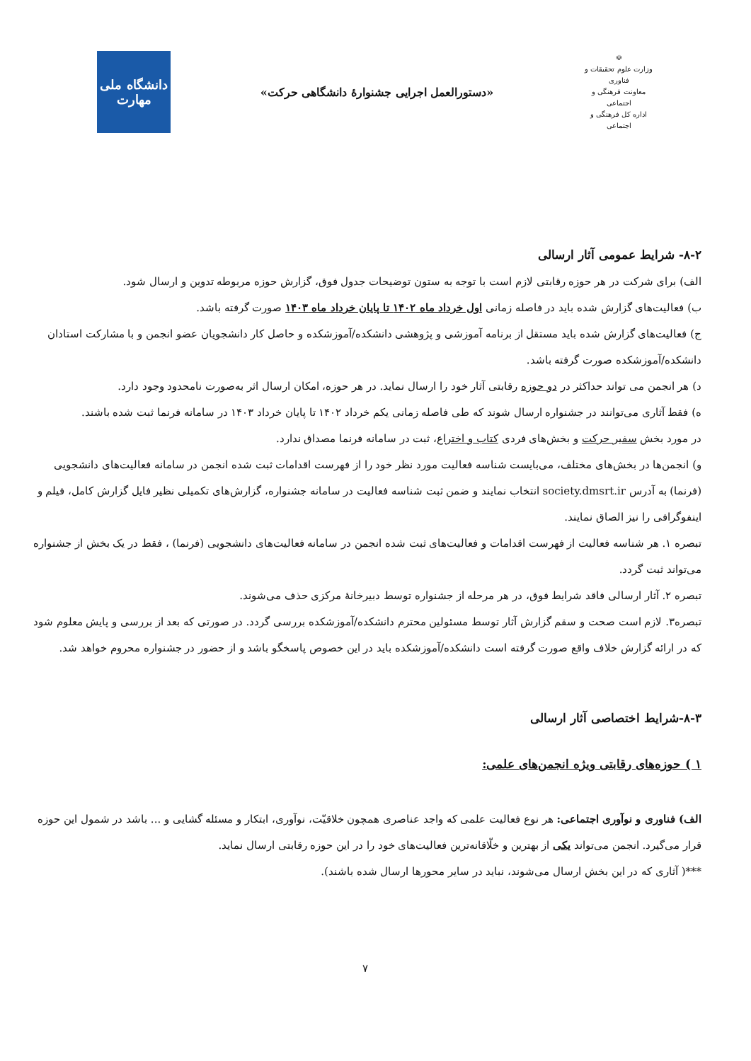☫
وزارت علوم تحقیقات و فناوری
معاونت فرهنگی و اجتماعی
اداره کل فرهنگی و اجتماعی
«دستورالعمل اجرایی جشنوارۀ دانشگاهی حرکت»
دانشگاه ملی
مهارت
۸-۲- شرایط عمومی آثار ارسالی
الف) برای شرکت در هر حوزه رقابتی لازم است با توجه به ستون توضیحات جدول فوق، گزارش حوزه مربوطه تدوین و ارسال شود.
ب) فعالیت‌های گزارش شده باید در فاصله زمانی اول خرداد ماه ۱۴۰۲ تا پایان خرداد ماه ۱۴۰۳ صورت گرفته باشد.
ج) فعالیت‌های گزارش شده باید مستقل از برنامه آموزشی و پژوهشی دانشکده/آموزشکده و حاصل کار دانشجویان عضو انجمن و با مشارکت استادان دانشکده/آموزشکده صورت گرفته باشد.
د) هر انجمن می تواند حداکثر در دو حوزه رقابتی آثار خود را ارسال نماید. در هر حوزه، امکان ارسال اثر به‌صورت نامحدود وجود دارد.
ه) فقط آثاری می‌توانند در جشنواره ارسال شوند که طی فاصله زمانی یکم خرداد ۱۴۰۲ تا پایان خرداد ۱۴۰۳ در سامانه فرنما ثبت شده باشند.
در مورد بخش سفیر حرکت و بخش‌های فردی کتاب و اختراع، ثبت در سامانه فرنما مصداق ندارد.
و) انجمن‌ها در بخش‌های مختلف، می‌بایست شناسه فعالیت مورد نظر خود را از فهرست اقدامات ثبت شده انجمن در سامانه فعالیت‌های دانشجویی (فرنما) به آدرس society.dmsrt.ir انتخاب نمایند و ضمن ثبت شناسه فعالیت در سامانه جشنواره، گزارش‌های تکمیلی نظیر فایل گزارش کامل، فیلم و اینفوگرافی را نیز الصاق نمایند.
تبصره ۱. هر شناسه فعالیت از فهرست اقدامات و فعالیت‌های ثبت شده انجمن در سامانه فعالیت‌های دانشجویی (فرنما) ، فقط در یک بخش از جشنواره می‌تواند ثبت گردد.
تبصره ۲. آثار ارسالی فاقد شرایط فوق، در هر مرحله از جشنواره توسط دبیرخانۀ مرکزی حذف می‌شوند.
تبصره۳. لازم است صحت و سقم گزارش آثار توسط مسئولین محترم دانشکده/آموزشکده بررسی گردد. در صورتی که بعد از بررسی و پایش معلوم شود که در ارائه گزارش خلاف واقع صورت گرفته است دانشکده/آموزشکده باید در این خصوص پاسخگو باشد و از حضور در جشنواره محروم خواهد شد.
۸-۳-شرایط اختصاصی آثار ارسالی
۱ ) حوزه‌های رقابتی ویژه انجمن‌های علمی:
الف) فناوری و نوآوری اجتماعی: هر نوع فعالیت علمی که واجد عناصری همچون خلاقیّت، نوآوری، ابتکار و مسئله گشایی و ... باشد در شمول این حوزه قرار می‌گیرد. انجمن می‌تواند یکی از بهترین و خلّاقانه‌ترین فعالیت‌های خود را در این حوزه رقابتی ارسال نماید.
***( آثاری که در این بخش ارسال می‌شوند، نباید در سایر محورها ارسال شده باشند).
۷